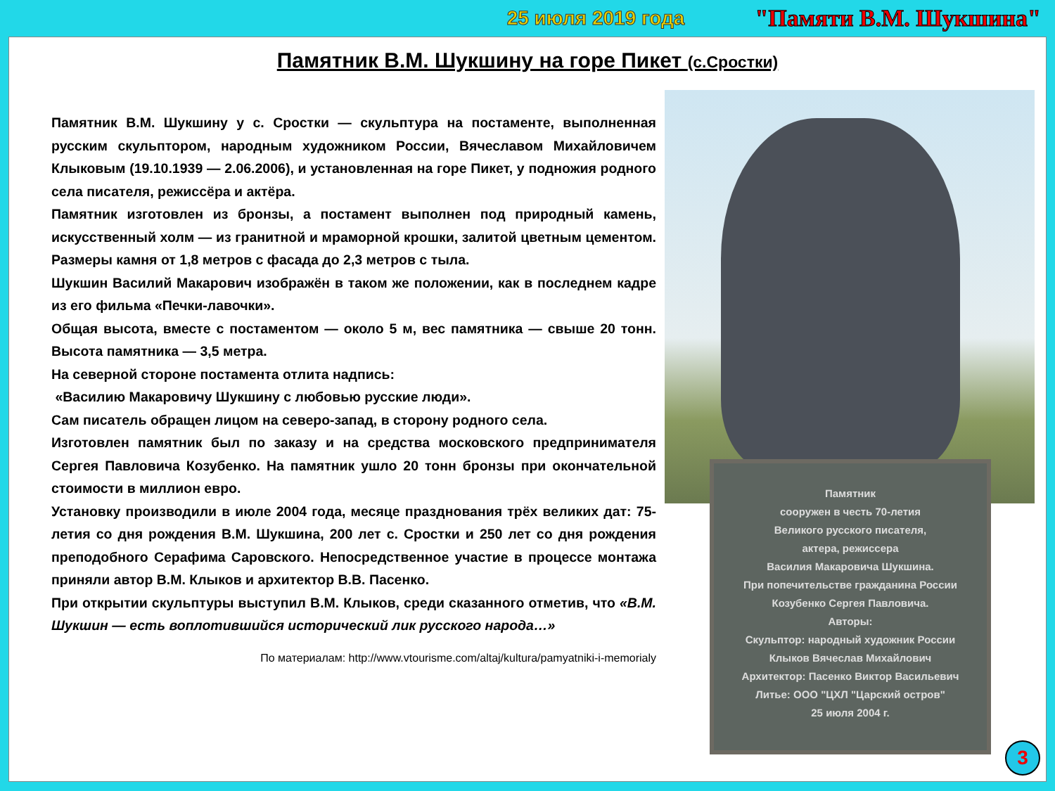25 июля 2019 года "Памяти В.М. Шукшина"
Памятник В.М. Шукшину на горе Пикет (с.Сростки)
Памятник В.М. Шукшину у с. Сростки — скульптура на постаменте, выполненная русским скульптором, народным художником России, Вячеславом Михайловичем Клыковым (19.10.1939 — 2.06.2006), и установленная на горе Пикет, у подножия родного села писателя, режиссёра и актёра.
Памятник изготовлен из бронзы, а постамент выполнен под природный камень, искусственный холм — из гранитной и мраморной крошки, залитой цветным цементом. Размеры камня от 1,8 метров с фасада до 2,3 метров с тыла.
Шукшин Василий Макарович изображён в таком же положении, как в последнем кадре из его фильма «Печки-лавочки».
Общая высота, вместе с постаментом — около 5 м, вес памятника — свыше 20 тонн. Высота памятника — 3,5 метра.
На северной стороне постамента отлита надпись:
«Василию Макаровичу Шукшину с любовью русские люди».
Сам писатель обращен лицом на северо-запад, в сторону родного села.
Изготовлен памятник был по заказу и на средства московского предпринимателя Сергея Павловича Козубенко. На памятник ушло 20 тонн бронзы при окончательной стоимости в миллион евро.
Установку производили в июле 2004 года, месяце празднования трёх великих дат: 75-летия со дня рождения В.М. Шукшина, 200 лет с. Сростки и 250 лет со дня рождения преподобного Серафима Саровского. Непосредственное участие в процессе монтажа приняли автор В.М. Клыков и архитектор В.В. Пасенко.
При открытии скульптуры выступил В.М. Клыков, среди сказанного отметив, что «В.М. Шукшин — есть воплотившийся исторический лик русского народа…»
По материалам: http://www.vtourisme.com/altaj/kultura/pamyatniki-i-memorialy
Памятник
сооружен в честь 70-летия
Великого русского писателя,
актера, режиссера
Василия Макаровича Шукшина.
При попечительстве гражданина России
Козубенко Сергея Павловича.
Авторы:
Скульптор: народный художник России
Клыков Вячеслав Михайлович
Архитектор: Пасенко Виктор Васильевич
Литье: ООО "ЦХЛ "Царский остров"
25 июля 2004 г.
3